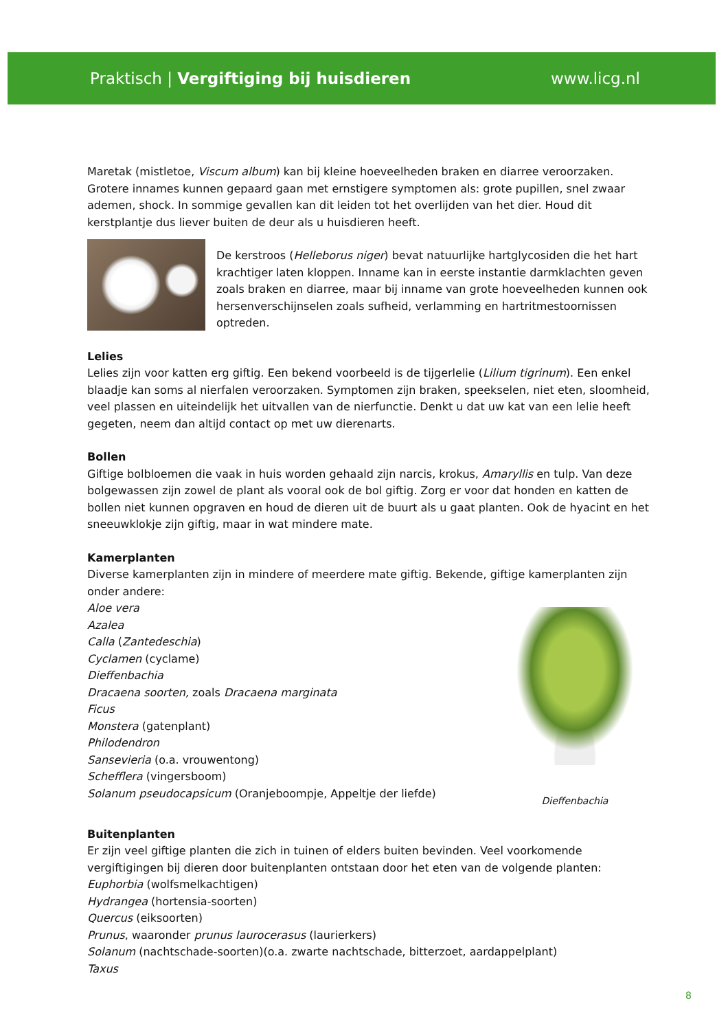Praktisch | Vergiftiging bij huisdieren
www.licg.nl
Maretak (mistletoe, Viscum album) kan bij kleine hoeveelheden braken en diarree veroorzaken. Grotere innames kunnen gepaard gaan met ernstigere symptomen als: grote pupillen, snel zwaar ademen, shock. In sommige gevallen kan dit leiden tot het overlijden van het dier. Houd dit kerstplantje dus liever buiten de deur als u huisdieren heeft.
De kerstroos (Helleborus niger) bevat natuurlijke hartglycosiden die het hart krachtiger laten kloppen. Inname kan in eerste instantie darmklachten geven zoals braken en diarree, maar bij inname van grote hoeveelheden kunnen ook hersenverschijnselen zoals sufheid, verlamming en hartritmestoornissen optreden.
Lelies
Lelies zijn voor katten erg giftig. Een bekend voorbeeld is de tijgerlelie (Lilium tigrinum). Een enkel blaadje kan soms al nierfalen veroorzaken. Symptomen zijn braken, speekselen, niet eten, sloomheid, veel plassen en uiteindelijk het uitvallen van de nierfunctie. Denkt u dat uw kat van een lelie heeft gegeten, neem dan altijd contact op met uw dierenarts.
Bollen
Giftige bolbloemen die vaak in huis worden gehaald zijn narcis, krokus, Amaryllis en tulp. Van deze bolgewassen zijn zowel de plant als vooral ook de bol giftig. Zorg er voor dat honden en katten de bollen niet kunnen opgraven en houd de dieren uit de buurt als u gaat planten. Ook de hyacint en het sneeuwklokje zijn giftig, maar in wat mindere mate.
Kamerplanten
Diverse kamerplanten zijn in mindere of meerdere mate giftig. Bekende, giftige kamerplanten zijn onder andere:
Aloe vera
Azalea
Calla (Zantedeschia)
Cyclamen (cyclame)
Dieffenbachia
Dracaena soorten, zoals Dracaena marginata
Ficus
Monstera (gatenplant)
Philodendron
Sansevieria (o.a. vrouwentong)
Schefflera (vingersboom)
Solanum pseudocapsicum (Oranjeboompje, Appeltje der liefde)
Dieffenbachia
Buitenplanten
Er zijn veel giftige planten die zich in tuinen of elders buiten bevinden. Veel voorkomende vergiftigingen bij dieren door buitenplanten ontstaan door het eten van de volgende planten:
Euphorbia (wolfsmelkachtigen)
Hydrangea (hortensia-soorten)
Quercus (eiksoorten)
Prunus, waaronder prunus laurocerasus (laurierkers)
Solanum (nachtschade-soorten)(o.a. zwarte nachtschade, bitterzoet, aardappelplant)
Taxus
8